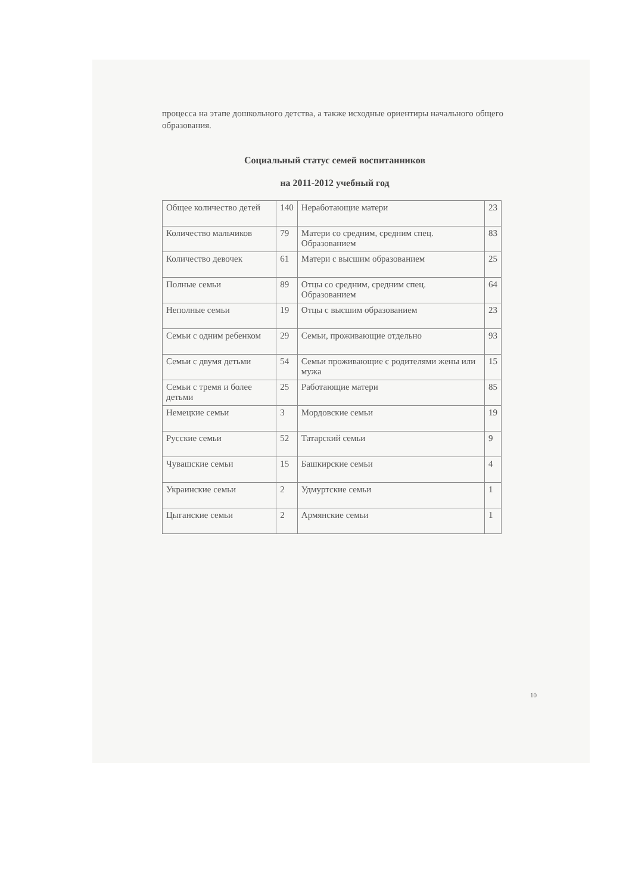процесса на этапе дошкольного детства, а также исходные ориентиры начального общего образования.
Социальный статус семей воспитанников
на 2011-2012 учебный год
| Общее количество детей | 140 | Неработающие матери | 23 |
| Количество мальчиков | 79 | Матери со средним, средним спец. Образованием | 83 |
| Количество девочек | 61 | Матери с высшим образованием | 25 |
| Полные семьи | 89 | Отцы со средним, средним спец. Образованием | 64 |
| Неполные семьи | 19 | Отцы с высшим образованием | 23 |
| Семьи с одним ребенком | 29 | Семьи, проживающие отдельно | 93 |
| Семьи с двумя детьми | 54 | Семьи проживающие с родителями жены или мужа | 15 |
| Семьи с тремя и более детьми | 25 | Работающие матери | 85 |
| Немецкие семьи | 3 | Мордовские семьи | 19 |
| Русские семьи | 52 | Татарский семьи | 9 |
| Чувашские семьи | 15 | Башкирские семьи | 4 |
| Украинские семьи | 2 | Удмуртские семьи | 1 |
| Цыганские семьи | 2 | Армянские семьи | 1 |
10